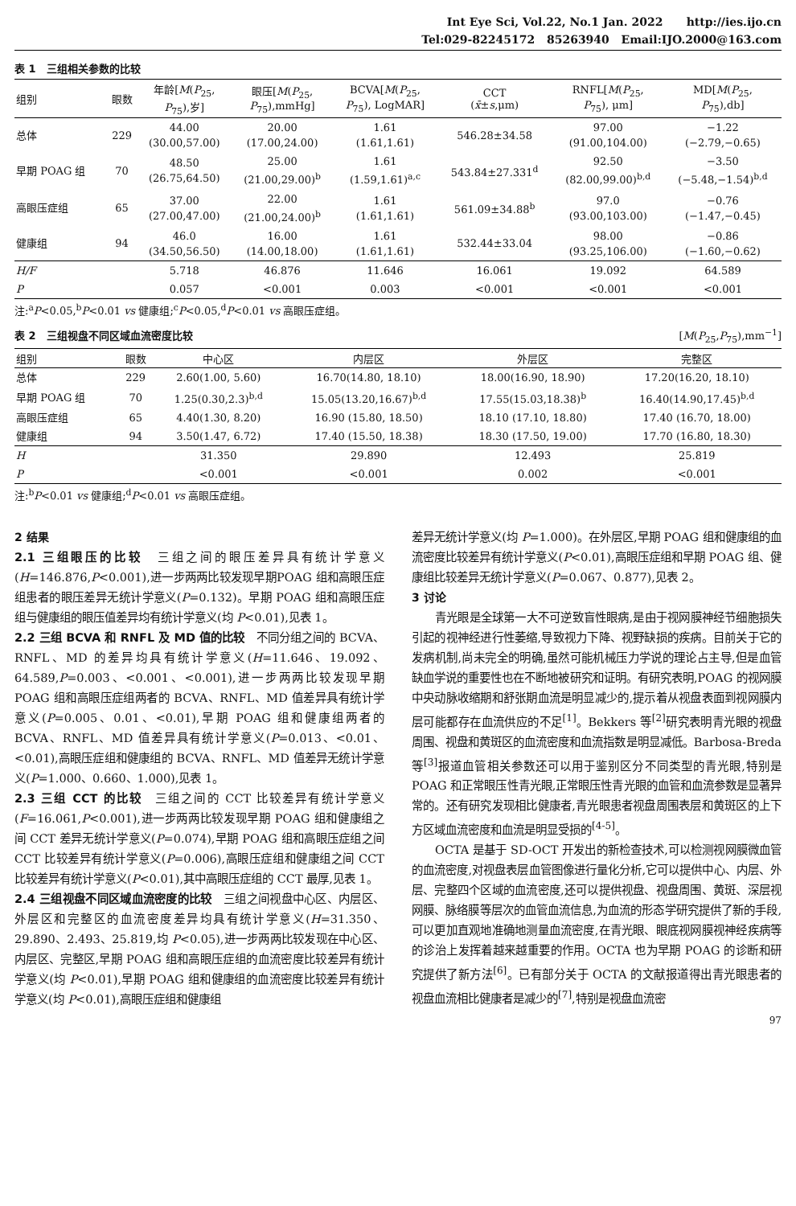Int Eye Sci, Vol.22, No.1 Jan. 2022 http://ies.ijo.cn
Tel:029-82245172 85263940 Email:IJO.2000@163.com
表 1　三组相关参数的比较
| 组别 | 眼数 | 年龄[ M ( P<sub>25</sub>, P<sub>75</sub>),岁] | 眼压[ M ( P<sub>25</sub>, P<sub>75</sub>),mmHg] | BCVA[ M ( P<sub>25</sub>, P<sub>75</sub>), LogMAR] | CCT ( x̄ ± s ,μm) | RNFL[ M ( P<sub>25</sub>, P<sub>75</sub>), μm] | MD[ M ( P<sub>25</sub>, P<sub>75</sub>),db] |
| --- | --- | --- | --- | --- | --- | --- | --- |
| 总体 | 229 | 44.00 (30.00,57.00) | 20.00 (17.00,24.00) | 1.61 (1.61,1.61) | 546.28±34.58 | 97.00 (91.00,104.00) | −1.22 (−2.79,−0.65) |
| 早期 POAG 组 | 70 | 48.50 (26.75,64.50) | 25.00 (21.00,29.00)<sup>b</sup> | 1.61 (1.59,1.61)<sup>a,c</sup> | 543.84±27.331<sup>d</sup> | 92.50 (82.00,99.00)<sup>b,d</sup> | −3.50 (−5.48,−1.54)<sup>b,d</sup> |
| 高眼压症组 | 65 | 37.00 (27.00,47.00) | 22.00 (21.00,24.00)<sup>b</sup> | 1.61 (1.61,1.61) | 561.09±34.88<sup>b</sup> | 97.0 (93.00,103.00) | −0.76 (−1.47,−0.45) |
| 健康组 | 94 | 46.0 (34.50,56.50) | 16.00 (14.00,18.00) | 1.61 (1.61,1.61) | 532.44±33.04 | 98.00 (93.25,106.00) | −0.86 (−1.60,−0.62) |
| H/F | | 5.718 | 46.876 | 11.646 | 16.061 | 19.092 | 64.589 |
| P | | 0.057 | <0.001 | 0.003 | <0.001 | <0.001 | <0.001 |
注:<sup>a</sup>P<0.05,<sup>b</sup>P<0.01 vs 健康组;<sup>c</sup>P<0.05,<sup>d</sup>P<0.01 vs 高眼压症组。
表 2　三组视盘不同区域血流密度比较 [M(P<sub>25</sub>,P<sub>75</sub>),mm<sup>−1</sup>]
| 组别 | 眼数 | 中心区 | 内层区 | 外层区 | 完整区 |
| --- | --- | --- | --- | --- | --- |
| 总体 | 229 | 2.60(1.00, 5.60) | 16.70(14.80, 18.10) | 18.00(16.90, 18.90) | 17.20(16.20, 18.10) |
| 早期 POAG 组 | 70 | 1.25(0.30,2.3)<sup>b,d</sup> | 15.05(13.20,16.67)<sup>b,d</sup> | 17.55(15.03,18.38)<sup>b</sup> | 16.40(14.90,17.45)<sup>b,d</sup> |
| 高眼压症组 | 65 | 4.40(1.30, 8.20) | 16.90 (15.80, 18.50) | 18.10 (17.10, 18.80) | 17.40 (16.70, 18.00) |
| 健康组 | 94 | 3.50(1.47, 6.72) | 17.40 (15.50, 18.38) | 18.30 (17.50, 19.00) | 17.70 (16.80, 18.30) |
| H | | 31.350 | 29.890 | 12.493 | 25.819 |
| P | | <0.001 | <0.001 | 0.002 | <0.001 |
注:<sup>b</sup>P<0.01 vs 健康组;<sup>d</sup>P<0.01 vs 高眼压症组。
2 结果
2.1 三组眼压的比较　三组之间的眼压差异具有统计学意义(H=146.876,P<0.001),进一步两两比较发现早期POAG 组和高眼压症组患者的眼压差异无统计学意义(P=0.132)。早期 POAG 组和高眼压症组与健康组的眼压值差异均有统计学意义(均 P<0.01),见表 1。
2.2 三组 BCVA 和 RNFL 及 MD 值的比较　不同分组之间的 BCVA、RNFL、MD 的差异均具有统计学意义(H=11.646、19.092、64.589,P=0.003、<0.001、<0.001),进一步两两比较发现早期 POAG 组和高眼压症组两者的 BCVA、RNFL、MD 值差异具有统计学意义(P=0.005、0.01、<0.01),早期 POAG 组和健康组两者的 BCVA、RNFL、MD 值差异具有统计学意义(P=0.013、<0.01、<0.01),高眼压症组和健康组的 BCVA、RNFL、MD 值差异无统计学意义(P=1.000、0.660、1.000),见表 1。
2.3 三组 CCT 的比较　三组之间的 CCT 比较差异有统计学意义(F=16.061,P<0.001),进一步两两比较发现早期 POAG 组和健康组之间 CCT 差异无统计学意义(P=0.074),早期 POAG 组和高眼压症组之间 CCT 比较差异有统计学意义(P=0.006),高眼压症组和健康组之间 CCT 比较差异有统计学意义(P<0.01),其中高眼压症组的 CCT 最厚,见表 1。
2.4 三组视盘不同区域血流密度的比较　三组之间视盘中心区、内层区、外层区和完整区的血流密度差异均具有统计学意义(H=31.350、29.890、2.493、25.819,均 P<0.05),进一步两两比较发现在中心区、内层区、完整区,早期 POAG 组和高眼压症组的血流密度比较差异有统计学意义(均 P<0.01),早期 POAG 组和健康组的血流密度比较差异有统计学意义(均 P<0.01),高眼压症组和健康组
差异无统计学意义(均 P=1.000)。在外层区,早期 POAG 组和健康组的血流密度比较差异有统计学意义(P<0.01),高眼压症组和早期 POAG 组、健康组比较差异无统计学意义(P=0.067、0.877),见表 2。
3 讨论
青光眼是全球第一大不可逆致盲性眼病,是由于视网膜神经节细胞损失引起的视神经进行性萎缩,导致视力下降、视野缺损的疾病。目前关于它的发病机制,尚未完全的明确,虽然可能机械压力学说的理论占主导,但是血管缺血学说的重要性也在不断地被研究和证明。有研究表明,POAG 的视网膜中央动脉收缩期和舒张期血流是明显减少的,提示着从视盘表面到视网膜内层可能都存在血流供应的不足<sup>[1]</sup>。Bekkers 等<sup>[2]</sup>研究表明青光眼的视盘周围、视盘和黄斑区的血流密度和血流指数是明显减低。Barbosa-Breda 等<sup>[3]</sup>报道血管相关参数还可以用于鉴别区分不同类型的青光眼,特别是 POAG 和正常眼压性青光眼,正常眼压性青光眼的血管和血流参数是显著异常的。还有研究发现相比健康者,青光眼患者视盘周围表层和黄斑区的上下方区域血流密度和血流是明显受损的<sup>[4-5]</sup>。
OCTA 是基于 SD-OCT 开发出的新检查技术,可以检测视网膜微血管的血流密度,对视盘表层血管图像进行量化分析,它可以提供中心、内层、外层、完整四个区域的血流密度,还可以提供视盘、视盘周围、黄斑、深层视网膜、脉络膜等层次的血管血流信息,为血流的形态学研究提供了新的手段,可以更加直观地准确地测量血流密度,在青光眼、眼底视网膜视神经疾病等的诊治上发挥着越来越重要的作用。OCTA 也为早期 POAG 的诊断和研究提供了新方法<sup>[6]</sup>。已有部分关于 OCTA 的文献报道得出青光眼患者的视盘血流相比健康者是减少的<sup>[7]</sup>,特别是视盘血流密
97